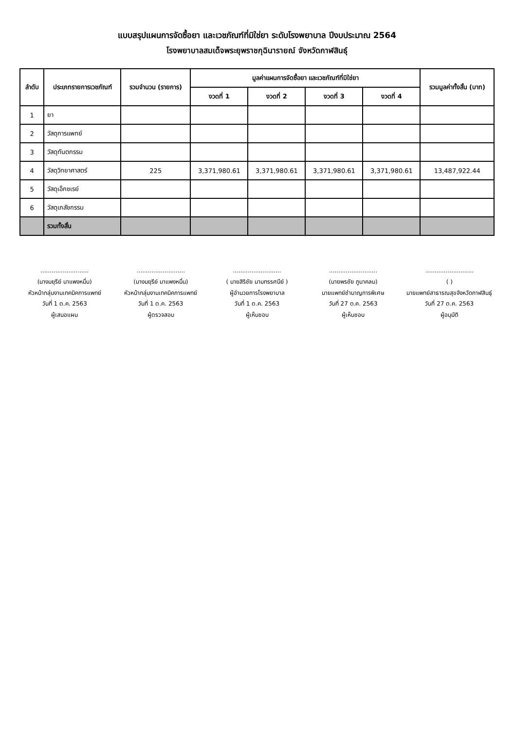แบบสรุปแผนการจัดซื้อยา และเวชภัณฑ์ที่มิใช่ยา ระดับโรงพยาบาล ปีงบประมาณ 2564
โรงพยาบาลสมเด็จพระยุพราชกุฉินารายณ์ จังหวัดกาฬสินธุ์
| ลำดับ | ประเภทรายการเวชภัณฑ์ | รวมจำนวน (รายการ) | มูลค่าแผนการจัดซื้อยา และเวชภัณฑ์ที่มิใช่ยา | | | | รวมมูลค่าทั้งสิ้น (บาท) |
| --- | --- | --- | --- | --- | --- | --- | --- |
| | | | งวดที่ 1 | งวดที่ 2 | งวดที่ 3 | งวดที่ 4 | |
| 1 | ยา | | | | | | |
| 2 | วัสดุการแพทย์ | | | | | | |
| 3 | วัสดุทันตกรรม | | | | | | |
| 4 | วัสดุวิทยาศาสตร์ | 225 | 3,371,980.61 | 3,371,980.61 | 3,371,980.61 | 3,371,980.61 | 13,487,922.44 |
| 5 | วัสดุเอ็กซเรย์ | | | | | | |
| 6 | วัสดุเภสัชกรรม | | | | | | |
| | รวมทั้งสิ้น | | | | | | |
..........................
(นางมยุรีย์ นาแพงหมื่น)
หัวหน้ากลุ่มงานเทคนิคการแพทย์
วันที่ 1 ต.ค. 2563
ผู้เสนอแผน
..........................
(นางมยุรีย์ นาแพงหมื่น)
หัวหน้ากลุ่มงานเทคนิคการแพทย์
วันที่ 1 ต.ค. 2563
ผู้ตรวจสอบ
..........................
( นายสิริชัย นามทรรศนีย์ )
ผู้อำนวยการโรงพยาบาล
วันที่ 1 ต.ค. 2563
ผู้เห็นชอบ
..........................
(นายพรชัย ภูนาคลม)
นายแพทย์ชำนาญการพิเศษ
วันที่ 27 ต.ค. 2563
ผู้เห็นชอบ
..........................
( )
นายแพทย์สาธารณสุขจังหวัดกาฬสินธุ์
วันที่ 27 ต.ค. 2563
ผู้อนุมัติ